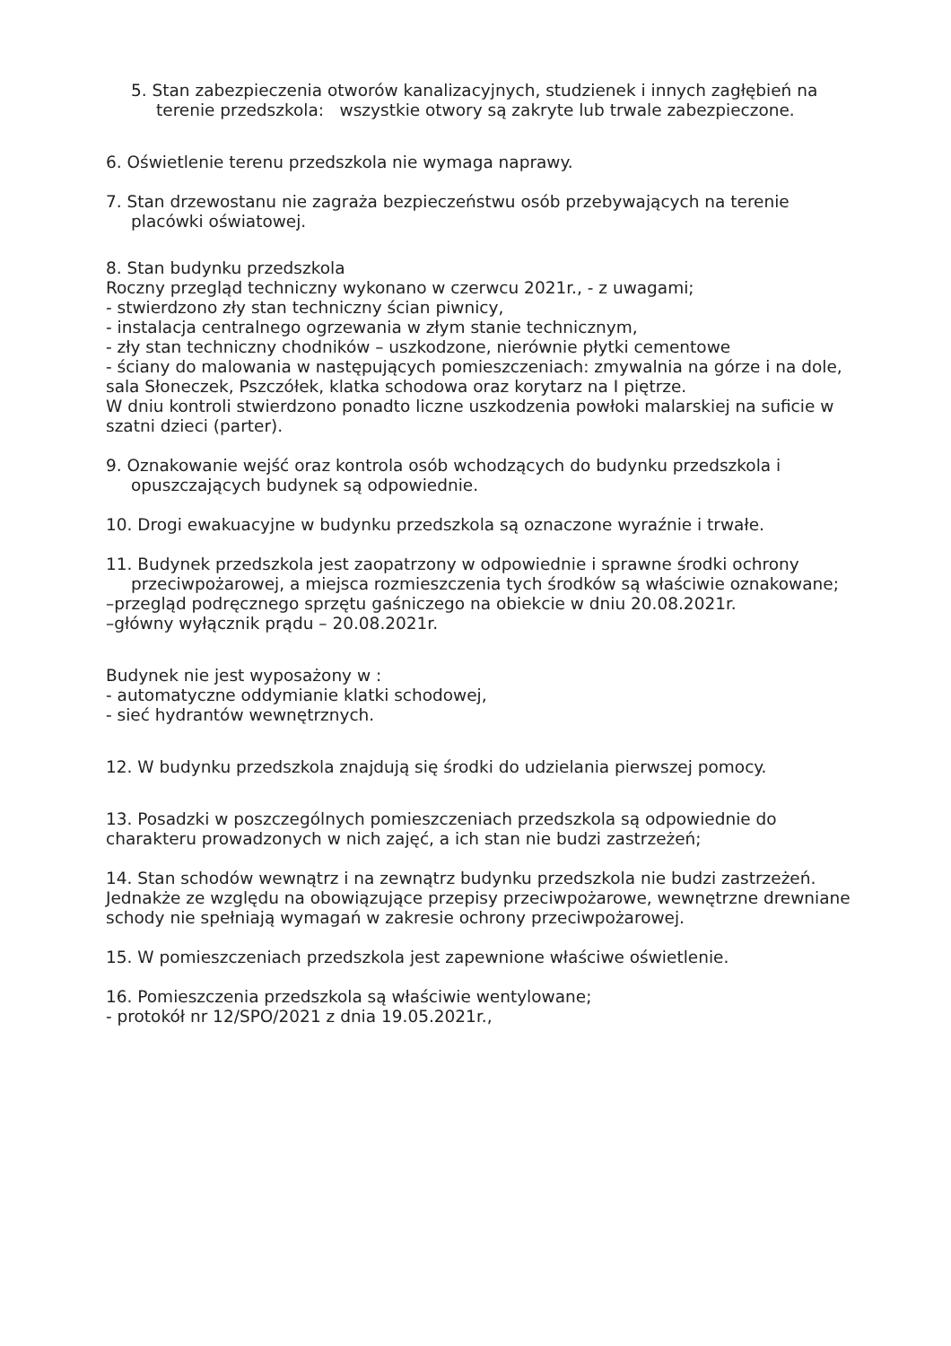5. Stan zabezpieczenia otworów kanalizacyjnych, studzienek i innych zagłębień na terenie przedszkola: wszystkie otwory są zakryte lub trwale zabezpieczone.
6. Oświetlenie terenu przedszkola nie wymaga naprawy.
7. Stan drzewostanu nie zagraża bezpieczeństwu osób przebywających na terenie placówki oświatowej.
8. Stan budynku przedszkola
Roczny przegląd techniczny wykonano w czerwcu 2021r., - z uwagami;
- stwierdzono zły stan techniczny ścian piwnicy,
- instalacja centralnego ogrzewania w złym stanie technicznym,
- zły stan techniczny chodników – uszkodzone, nierównie płytki cementowe
- ściany do malowania w następujących pomieszczeniach: zmywalnia na górze i na dole, sala Słoneczek, Pszczółek, klatka schodowa oraz korytarz na I piętrze.
W dniu kontroli stwierdzono ponadto liczne uszkodzenia powłoki malarskiej na suficie w szatni dzieci (parter).
9. Oznakowanie wejść oraz kontrola osób wchodzących do budynku przedszkola i opuszczających budynek są odpowiednie.
10. Drogi ewakuacyjne w budynku przedszkola są oznaczone wyraźnie i trwałe.
11. Budynek przedszkola jest zaopatrzony w odpowiednie i sprawne środki ochrony przeciwpożarowej, a miejsca rozmieszczenia tych środków są właściwie oznakowane;
–przegląd podręcznego sprzętu gaśniczego na obiekcie w dniu 20.08.2021r.
–główny wyłącznik prądu – 20.08.2021r.
Budynek nie jest wyposażony w :
- automatyczne oddymianie klatki schodowej,
- sieć hydrantów wewnętrznych.
12. W budynku przedszkola znajdują się środki do udzielania pierwszej pomocy.
13. Posadzki w poszczególnych pomieszczeniach przedszkola są odpowiednie do charakteru prowadzonych w nich zajęć, a ich stan nie budzi zastrzeżeń;
14. Stan schodów wewnątrz i na zewnątrz budynku przedszkola nie budzi zastrzeżeń. Jednakże ze względu na obowiązujące przepisy przeciwpożarowe, wewnętrzne drewniane schody nie spełniają wymagań w zakresie ochrony przeciwpożarowej.
15. W pomieszczeniach przedszkola jest zapewnione właściwe oświetlenie.
16. Pomieszczenia przedszkola są właściwie wentylowane;
- protokół nr 12/SPO/2021 z dnia 19.05.2021r.,